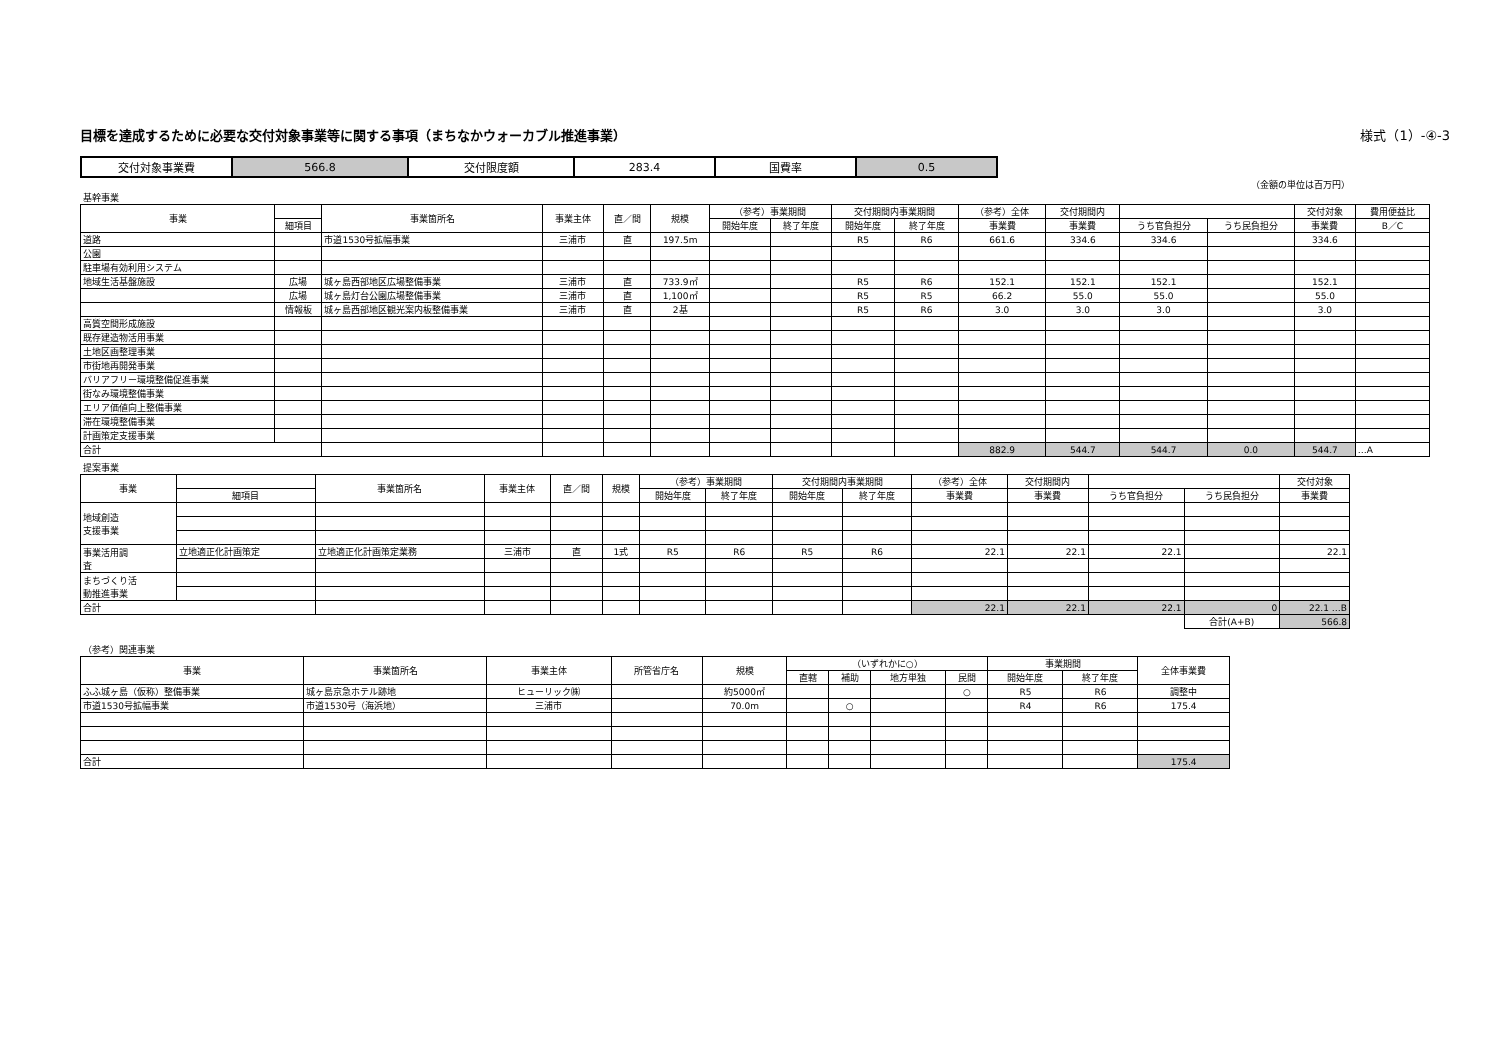目標を達成するために必要な交付対象事業等に関する事項（まちなかウォーカブル推進事業） 様式（1）-④-3
| 交付対象事業費 | 566.8 | 交付限度額 | 283.4 | 国費率 | 0.5 |
（金額の単位は百万円）
| 基幹事業 | | | | | | | | | | | | | | | |
| 事業 | | 事業箇所名 | 事業主体 | 直／間 | 規模 | （参考）事業期間 | | 交付期間内事業期間 | | （参考）全体 | 交付期間内 | | | 交付対象 | 費用便益比 |
| | 細項目 | | | | | 開始年度 | 終了年度 | 開始年度 | 終了年度 | 事業費 | 事業費 | うち官負担分 | うち民負担分 | 事業費 | B／C |
| 道路 | | 市道1530号拡幅事業 | 三浦市 | 直 | 197.5m | | | R5 | R6 | 661.6 | 334.6 | 334.6 | | 334.6 | |
| 公園 | | | | | | | | | | | | | | | |
| 駐車場有効利用システム | | | | | | | | | | | | | | | |
| 地域生活基盤施設 | 広場 | 城ヶ島西部地区広場整備事業 | 三浦市 | 直 | 733.9㎡ | | | R5 | R6 | 152.1 | 152.1 | 152.1 | | 152.1 | |
| | 広場 | 城ヶ島灯台公園広場整備事業 | 三浦市 | 直 | 1,100㎡ | | | R5 | R5 | 66.2 | 55.0 | 55.0 | | 55.0 | |
| | 情報板 | 城ヶ島西部地区観光案内板整備事業 | 三浦市 | 直 | 2基 | | | R5 | R6 | 3.0 | 3.0 | 3.0 | | 3.0 | |
| 高質空間形成施設 | | | | | | | | | | | | | | | |
| 既存建造物活用事業 | | | | | | | | | | | | | | | |
| 土地区画整理事業 | | | | | | | | | | | | | | | |
| 市街地再開発事業 | | | | | | | | | | | | | | | |
| バリアフリー環境整備促進事業 | | | | | | | | | | | | | | | |
| 街なみ環境整備事業 | | | | | | | | | | | | | | | |
| エリア価値向上整備事業 | | | | | | | | | | | | | | | |
| 滞在環境整備事業 | | | | | | | | | | | | | | | |
| 計画策定支援事業 | | | | | | | | | | | | | | | |
| 合計 | | | | | | | | | | 882.9 | 544.7 | 544.7 | 0.0 | 544.7 | …A |
| 提案事業 | | | | | | | | | | | | | | |
| 事業 | | 事業箇所名 | 事業主体 | 直／間 | 規模 | （参考）事業期間 | | 交付期間内事業期間 | | （参考）全体 | 交付期間内 | | | 交付対象 |
| | 細項目 | | | | | 開始年度 | 終了年度 | 開始年度 | 終了年度 | 事業費 | 事業費 | うち官負担分 | うち民負担分 | 事業費 |
| 地域創造 支援事業 | | | | | | | | | | | | | | |
| 事業活用調 査 | 立地適正化計画策定 | 立地適正化計画策定業務 | 三浦市 | 直 | 1式 | R5 | R6 | R5 | R6 | 22.1 | 22.1 | 22.1 | | 22.1 |
| まちづくり活 動推進事業 | | | | | | | | | | | | | | |
| 合計 | | | | | | | | | | 22.1 | 22.1 | 22.1 | 0 | 22.1 …B |
| | | | | | | | | | | | | | 合計(A+B) | 566.8 |
| （参考）関連事業 | | | | | | | | | | | |
| 事業 | 事業箇所名 | 事業主体 | 所管省庁名 | 規模 | （いずれかに○） | | | | 事業期間 | | 全体事業費 |
| | | | | | 直轄 | 補助 | 地方単独 | 民間 | 開始年度 | 終了年度 | |
| ふふ城ヶ島（仮称）整備事業 | 城ヶ島京急ホテル跡地 | ヒューリック㈱ | | 約5000㎡ | | | | ○ | R5 | R6 | 調整中 |
| 市道1530号拡幅事業 | 市道1530号（海浜地） | 三浦市 | | 70.0m | | ○ | | | R4 | R6 | 175.4 |
| 合計 | | | | | | | | | | | 175.4 |